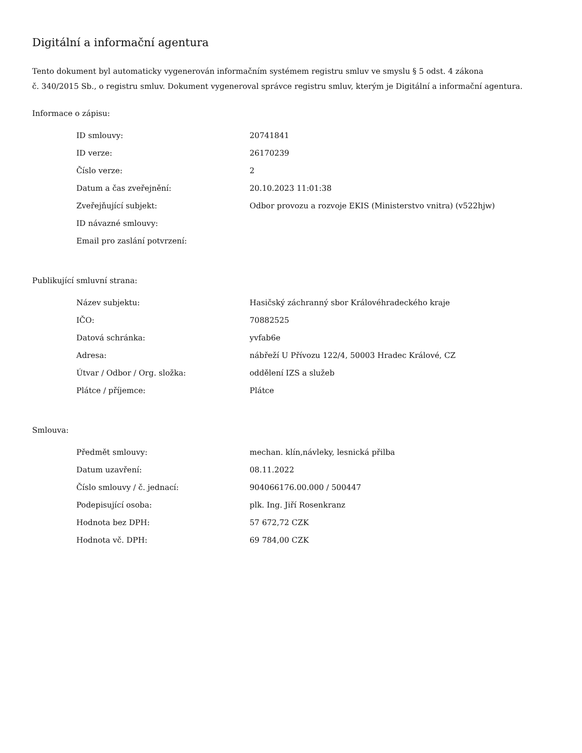Digitální a informační agentura
Tento dokument byl automaticky vygenerován informačním systémem registru smluv ve smyslu § 5 odst. 4 zákona
č. 340/2015 Sb., o registru smluv. Dokument vygeneroval správce registru smluv, kterým je Digitální a informační agentura.
Informace o zápisu:
| ID smlouvy: | 20741841 |
| ID verze: | 26170239 |
| Číslo verze: | 2 |
| Datum a čas zveřejnění: | 20.10.2023 11:01:38 |
| Zveřejňující subjekt: | Odbor provozu a rozvoje EKIS (Ministerstvo vnitra) (v522hjw) |
| ID návazné smlouvy: | |
| Email pro zaslání potvrzení: | |
Publikující smluvní strana:
| Název subjektu: | Hasičský záchranný sbor Královéhradeckého kraje |
| IČO: | 70882525 |
| Datová schránka: | yvfab6e |
| Adresa: | nábřeží U Přívozu 122/4, 50003 Hradec Králové, CZ |
| Útvar / Odbor / Org. složka: | oddělení IZS a služeb |
| Plátce / příjemce: | Plátce |
Smlouva:
| Předmět smlouvy: | mechan. klín,návleky, lesnická přilba |
| Datum uzavření: | 08.11.2022 |
| Číslo smlouvy / č. jednací: | 904066176.00.000 / 500447 |
| Podepisující osoba: | plk. Ing. Jiří Rosenkranz |
| Hodnota bez DPH: | 57 672,72 CZK |
| Hodnota vč. DPH: | 69 784,00 CZK |